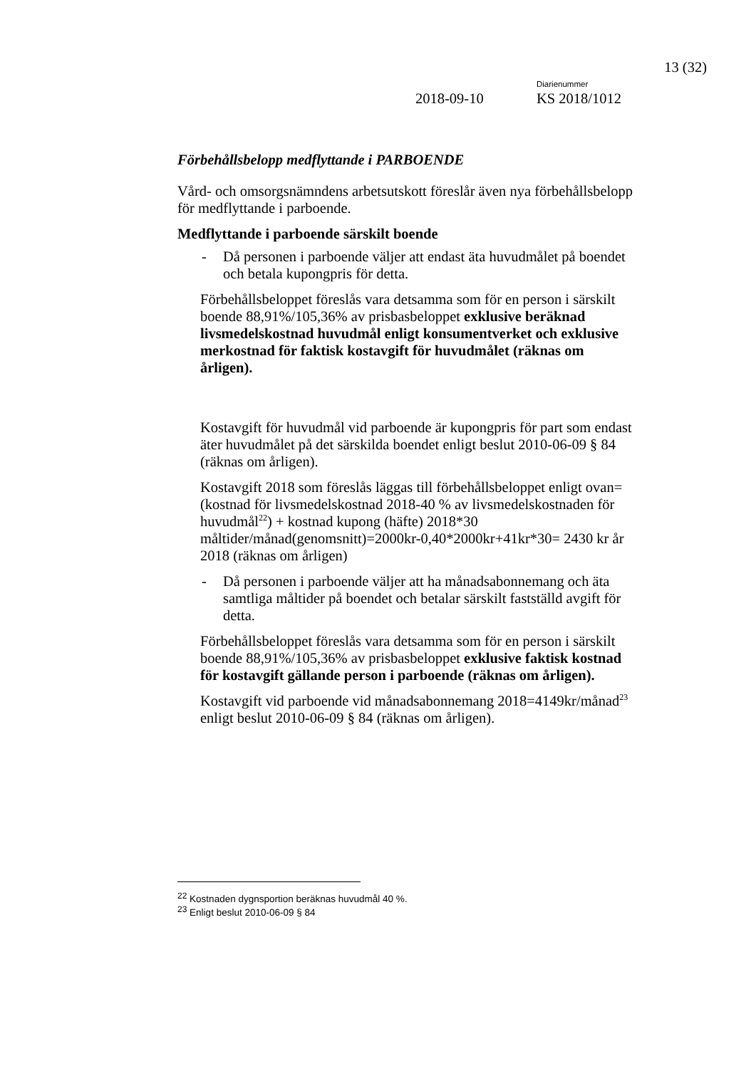13 (32)
Diarienummer
2018-09-10 KS 2018/1012
Förbehållsbelopp medflyttande i PARBOENDE
Vård- och omsorgsnämndens arbetsutskott föreslår även nya förbehållsbelopp för medflyttande i parboende.
Medflyttande i parboende särskilt boende
- Då personen i parboende väljer att endast äta huvudmålet på boendet och betala kupongpris för detta.
Förbehållsbeloppet föreslås vara detsamma som för en person i särskilt boende 88,91%/105,36% av prisbasbeloppet exklusive beräknad livsmedelskostnad huvudmål enligt konsumentverket och exklusive merkostnad för faktisk kostavgift för huvudmålet (räknas om årligen).
Kostavgift för huvudmål vid parboende är kupongpris för part som endast äter huvudmålet på det särskilda boendet enligt beslut 2010-06-09 § 84 (räknas om årligen).
Kostavgift 2018 som föreslås läggas till förbehållsbeloppet enligt ovan=(kostnad för livsmedelskostnad 2018-40 % av livsmedelskostnaden för huvudmål<sup>22</sup>) + kostnad kupong (häfte) 2018*30 måltider/månad(genomsnitt)=2000kr-0,40*2000kr+41kr*30= 2430 kr år 2018 (räknas om årligen)
- Då personen i parboende väljer att ha månadsabonnemang och äta samtliga måltider på boendet och betalar särskilt fastställd avgift för detta.
Förbehållsbeloppet föreslås vara detsamma som för en person i särskilt boende 88,91%/105,36% av prisbasbeloppet exklusive faktisk kostnad för kostavgift gällande person i parboende (räknas om årligen).
Kostavgift vid parboende vid månadsabonnemang 2018=4149kr/månad<sup>23</sup> enligt beslut 2010-06-09 § 84 (räknas om årligen).
<sup>22</sup> Kostnaden dygnsportion beräknas huvudmål 40 %.
<sup>23</sup> Enligt beslut 2010-06-09 § 84